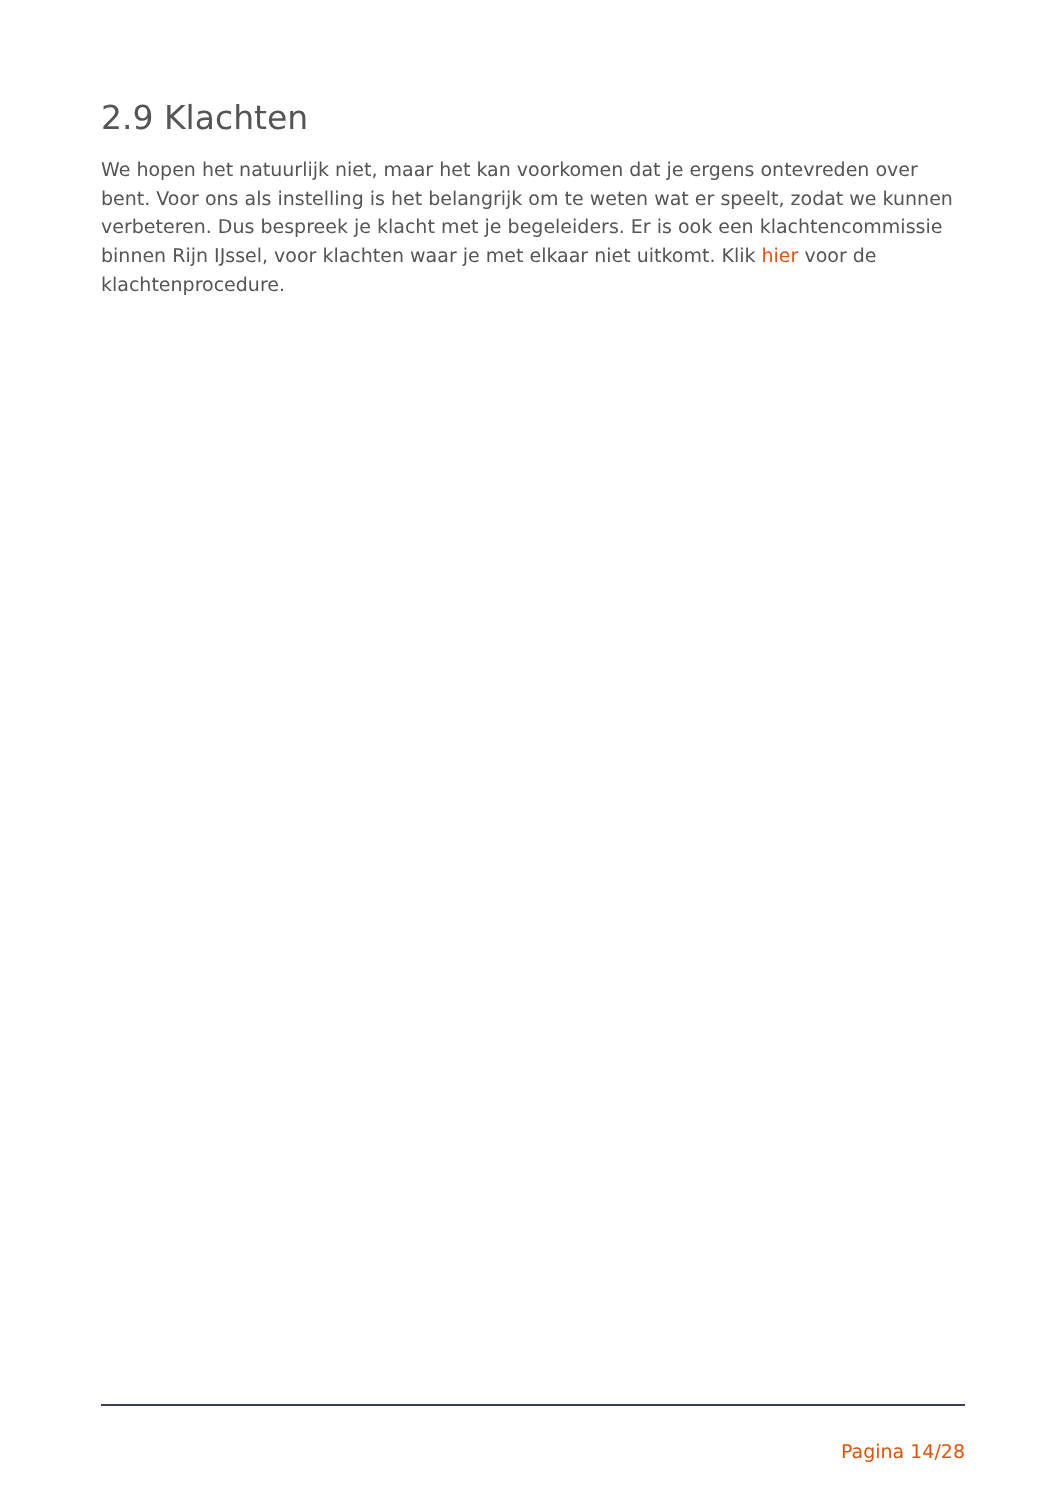2.9 Klachten
We hopen het natuurlijk niet, maar het kan voorkomen dat je ergens ontevreden over bent. Voor ons als instelling is het belangrijk om te weten wat er speelt, zodat we kunnen verbeteren. Dus bespreek je klacht met je begeleiders. Er is ook een klachtencommissie binnen Rijn IJssel, voor klachten waar je met elkaar niet uitkomt. Klik hier voor de klachtenprocedure.
Pagina 14/28